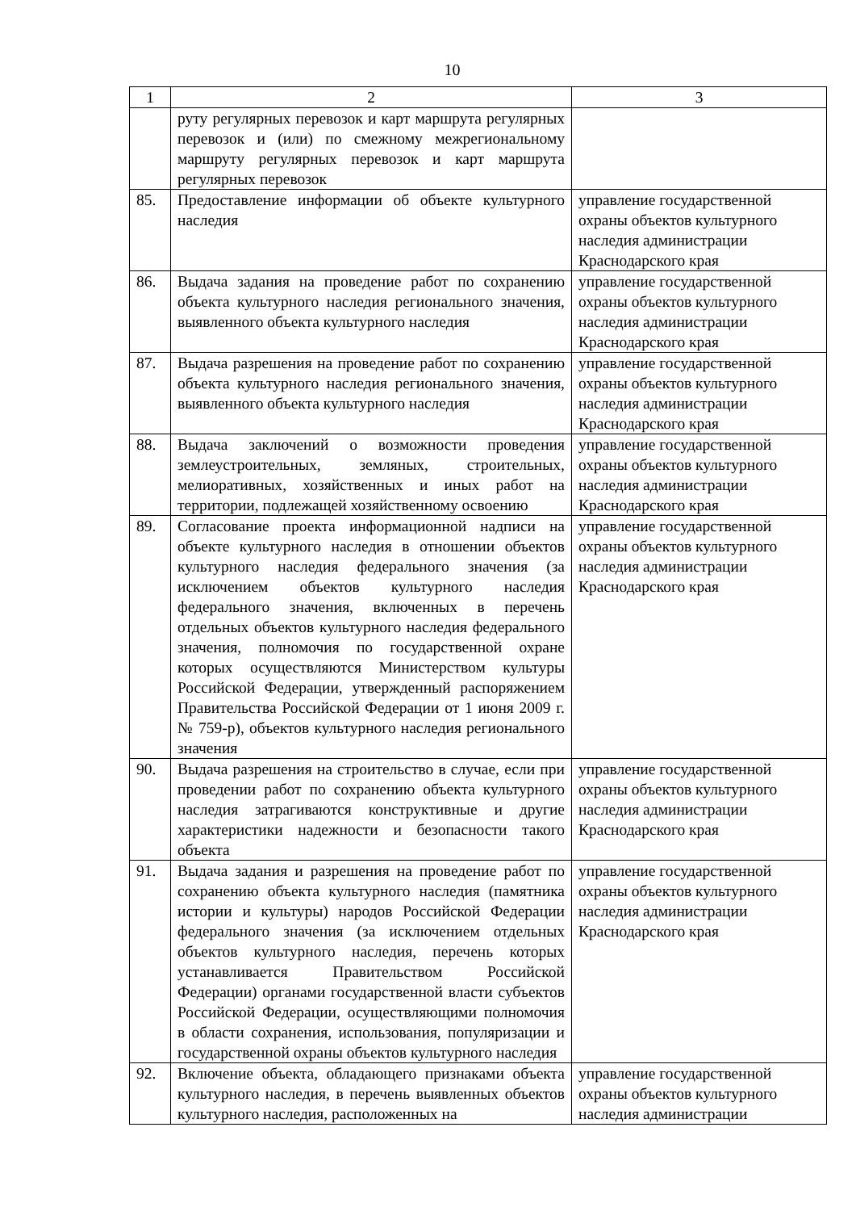10
| 1 | 2 | 3 |
| --- | --- | --- |
| | руту регулярных перевозок и карт маршрута регулярных перевозок и (или) по смежному межрегиональному маршруту регулярных перевозок и карт маршрута регулярных перевозок | |
| 85. | Предоставление информации об объекте культурного наследия | управление государственной охраны объектов культурного наследия администрации Краснодарского края |
| 86. | Выдача задания на проведение работ по сохранению объекта культурного наследия регионального значения, выявленного объекта культурного наследия | управление государственной охраны объектов культурного наследия администрации Краснодарского края |
| 87. | Выдача разрешения на проведение работ по сохранению объекта культурного наследия регионального значения, выявленного объекта культурного наследия | управление государственной охраны объектов культурного наследия администрации Краснодарского края |
| 88. | Выдача заключений о возможности проведения землеустроительных, земляных, строительных, мелиоративных, хозяйственных и иных работ на территории, подлежащей хозяйственному освоению | управление государственной охраны объектов культурного наследия администрации Краснодарского края |
| 89. | Согласование проекта информационной надписи на объекте культурного наследия в отношении объектов культурного наследия федерального значения (за исключением объектов культурного наследия федерального значения, включенных в перечень отдельных объектов культурного наследия федерального значения, полномочия по государственной охране которых осуществляются Министерством культуры Российской Федерации, утвержденный распоряжением Правительства Российской Федерации от 1 июня 2009 г. № 759-р), объектов культурного наследия регионального значения | управление государственной охраны объектов культурного наследия администрации Краснодарского края |
| 90. | Выдача разрешения на строительство в случае, если при проведении работ по сохранению объекта культурного наследия затрагиваются конструктивные и другие характеристики надежности и безопасности такого объекта | управление государственной охраны объектов культурного наследия администрации Краснодарского края |
| 91. | Выдача задания и разрешения на проведение работ по сохранению объекта культурного наследия (памятника истории и культуры) народов Российской Федерации федерального значения (за исключением отдельных объектов культурного наследия, перечень которых устанавливается Правительством Российской Федерации) органами государственной власти субъектов Российской Федерации, осуществляющими полномочия в области сохранения, использования, популяризации и государственной охраны объектов культурного наследия | управление государственной охраны объектов культурного наследия администрации Краснодарского края |
| 92. | Включение объекта, обладающего признаками объекта культурного наследия, в перечень выявленных объектов культурного наследия, расположенных на | управление государственной охраны объектов культурного наследия администрации |